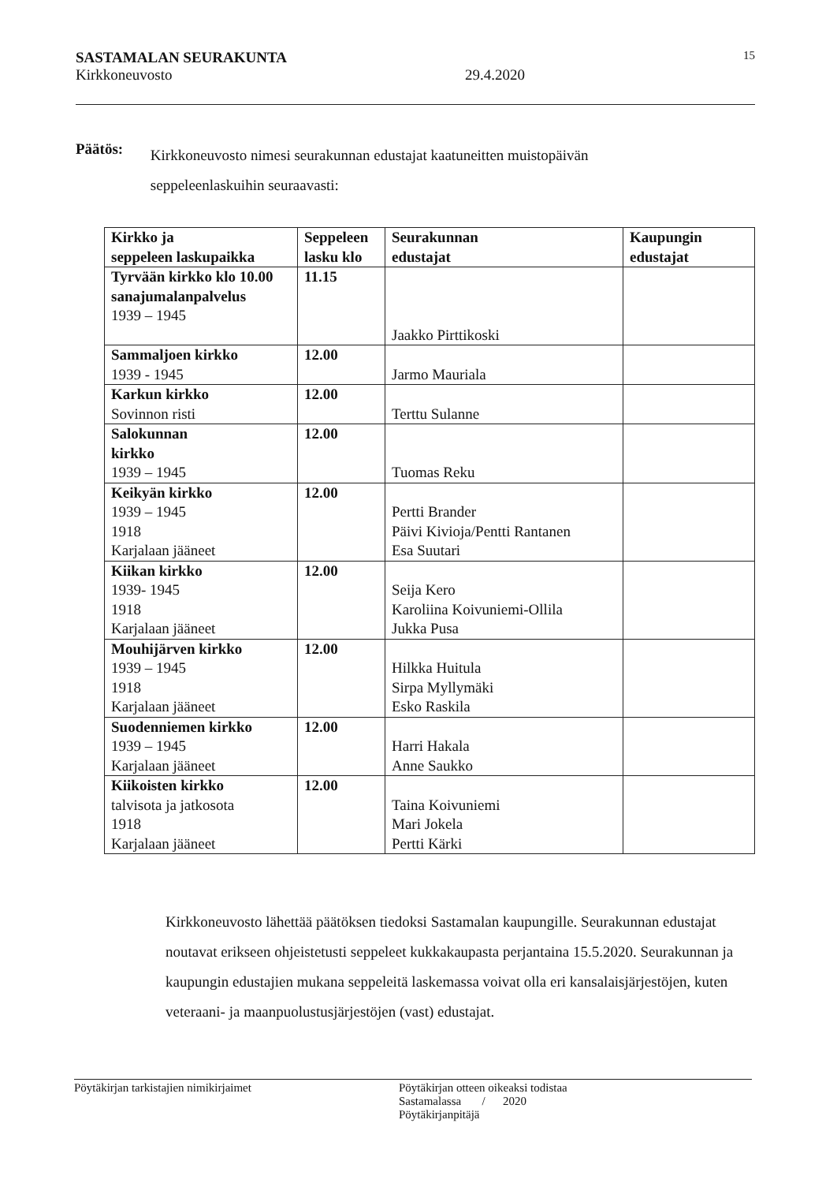SASTAMALAN SEURAKUNTA 15
Kirkkoneuvosto 29.4.2020
Päätös:
Kirkkoneuvosto nimesi seurakunnan edustajat kaatuneitten muistopäivän seppeleenlaskuihin seuraavasti:
| Kirkko ja seppeleen laskupaikka | Seppeleen lasku klo | Seurakunnan edustajat | Kaupungin edustajat |
| --- | --- | --- | --- |
| Tyrvään kirkko klo 10.00 sanajumalanpalvelus 1939 – 1945 | 11.15 | Jaakko Pirttikoski | |
| Sammaljoen kirkko 1939 - 1945 | 12.00 | Jarmo Mauriala | |
| Karkun kirkko Sovinnon risti | 12.00 | Terttu Sulanne | |
| Salokunnan kirkko 1939 – 1945 | 12.00 | Tuomas Reku | |
| Keikyän kirkko 1939 – 1945 1918 Karjalaan jääneet | 12.00 | Pertti Brander Päivi Kivioja/Pentti Rantanen Esa Suutari | |
| Kiikan kirkko 1939- 1945 1918 Karjalaan jääneet | 12.00 | Seija Kero Karoliina Koivuniemi-Ollila Jukka Pusa | |
| Mouhijärven kirkko 1939 – 1945 1918 Karjalaan jääneet | 12.00 | Hilkka Huitula Sirpa Myllymäki Esko Raskila | |
| Suodenniemen kirkko 1939 – 1945 Karjalaan jääneet | 12.00 | Harri Hakala Anne Saukko | |
| Kiikoisten kirkko talvisota ja jatkosota 1918 Karjalaan jääneet | 12.00 | Taina Koivuniemi Mari Jokela Pertti Kärki | |
Kirkkoneuvosto lähettää päätöksen tiedoksi Sastamalan kaupungille. Seurakunnan edustajat noutavat erikseen ohjeistetusti seppeleet kukkakaupasta perjantaina 15.5.2020. Seurakunnan ja kaupungin edustajien mukana seppeleitä laskemassa voivat olla eri kansalaisjärjestöjen, kuten veteraani- ja maanpuolustusjärjestöjen (vast) edustajat.
Pöytäkirjan tarkistajien nimikirjaimet Pöytäkirjan otteen oikeaksi todistaa
Sastamalassa / 2020
Pöytäkirjanpitäjä